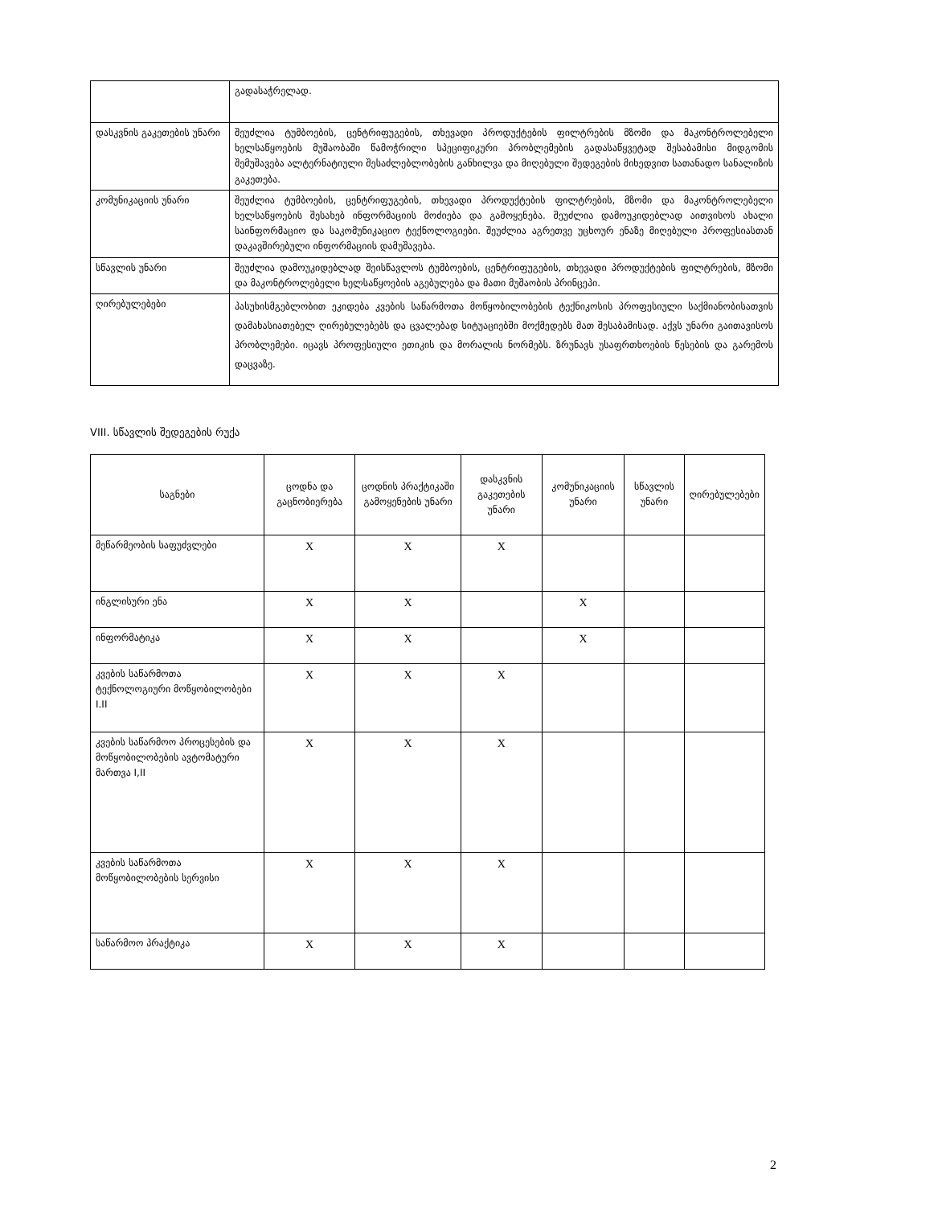| | გადასაჭრელად. |
| დასკვნის გაკეთების უნარი | შეუძლია ტუმბოების, ცენტრიფუგების, თხევადი პროდუქტების ფილტრების მზომი და მაკონტროლებელი ხელსაწყოების მუშაობაში წამოჭრილი სპეციფიკური პრობლემების გადასაწყვეტად შესაბამისი მიდგომის შემუშავება ალტერნატიული შესაძლებლობების განხილვა და მიღებული შედეგების მიხედვით სათანადო სანალიზის გაკეთება. |
| კომუნიკაციის უნარი | შეუძლია ტუმბოების, ცენტრიფუგების, თხევადი პროდუქტების ფილტრების, მზომი და მაკონტროლებელი ხელსაწყოების შესახებ ინფორმაციის მოძიება და გამოყენება. შეუძლია დამოუკიდებლად აითვისოს ახალი საინფორმაციო და საკომუნიკაციო ტექნოლოგიები. შეუძლია აგრეთვე უცხოურ ენაზე მიღებული პროფესიასთან დაკავშირებული ინფორმაციის დამუშავება. |
| სწავლის უნარი | შეუძლია დამოუკიდებლად შეისწავლოს ტუმბოების, ცენტრიფუგების, თხევადი პროდუქტების ფილტრების, მზომი და მაკონტროლებელი ხელსაწყოების აგებულება და მათი მუშაობის პრინცეპი. |
| ღირებულებები | პასუხისმგებლობით ეკიდება კვების საწარმოთა მოწყობილობების ტექნიკოსის პროფესიული საქმიანობისათვის დამახასიათებელ ღირებულებებს და ცვალებად სიტუაციებში მოქმედებს მათ შესაბამისად. აქვს უნარი გაითავისოს პრობლემები. იცავს პროფესიული ეთიკის და მორალის ნორმებს. ზრუნავს უსაფრთხოების წესების და გარემოს დაცვაზე. |
VIII. სწავლის შედეგების რუქა
| საგნები | ცოდნა და გაცნობიერება | ცოდნის პრაქტიკაში გამოყენების უნარი | დასკვნის გაკეთების უნარი | კომუნიკაციის უნარი | სწავლის უნარი | ღირებულებები |
| --- | --- | --- | --- | --- | --- | --- |
| მეწარმეობის საფუძვლები | X | X | X | | | |
| ინგლისური ენა | X | X | | X | | |
| ინფორმატიკა | X | X | | X | | |
| კვების საწარმოთა ტექნოლოგიური მოწყობილობები I.II | X | X | X | | | |
| კვების საწარმოო პროცესების და მოწყობილობების ავტომატური მართვა I,II | X | X | X | | | |
| კვების საწარმოთა მოწყობილობების სერვისი | X | X | X | | | |
| საწარმოო პრაქტიკა | X | X | X | | | |
2